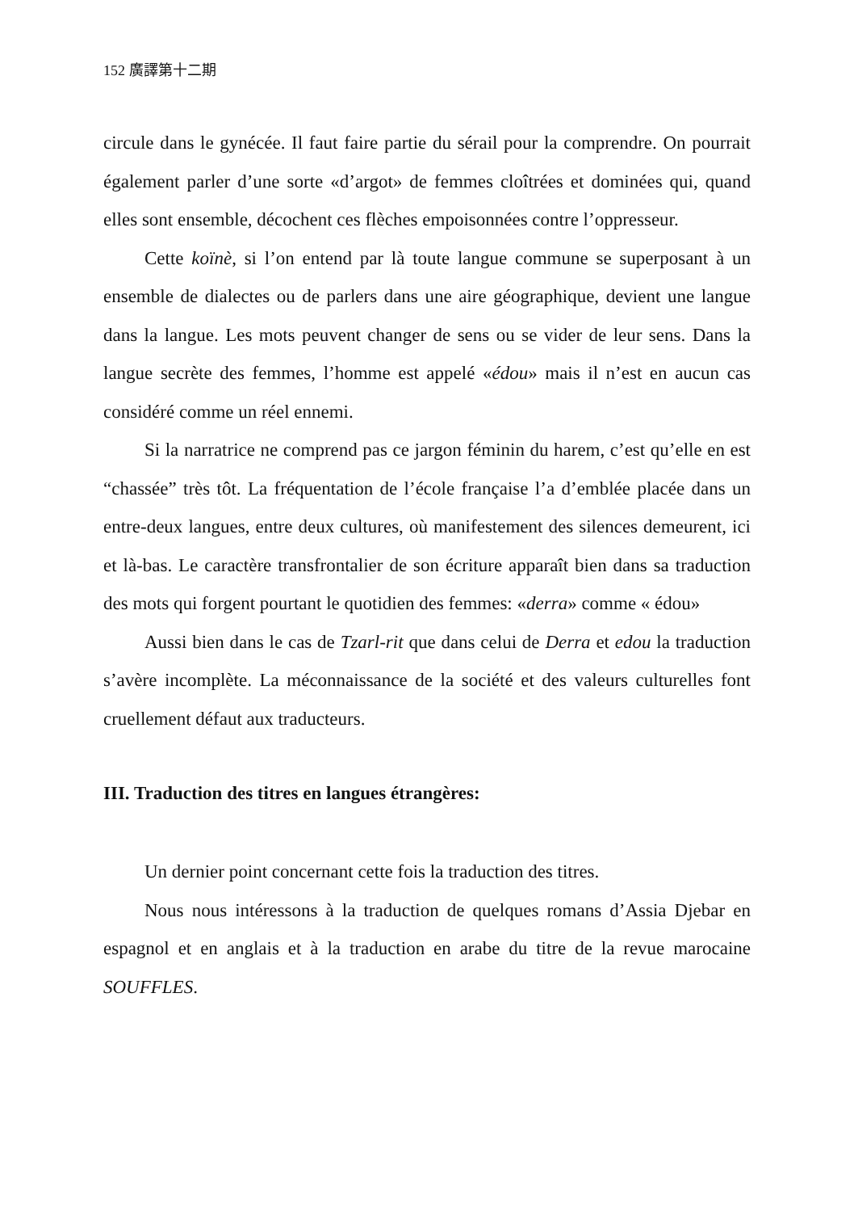152 廣譯第十二期
circule dans le gynécée. Il faut faire partie du sérail pour la comprendre. On pourrait également parler d’une sorte «d’argot» de femmes cloîtrées et dominées qui, quand elles sont ensemble, décochent ces flèches empoisonnées contre l’oppresseur.
Cette koïnè, si l’on entend par là toute langue commune se superposant à un ensemble de dialectes ou de parlers dans une aire géographique, devient une langue dans la langue. Les mots peuvent changer de sens ou se vider de leur sens. Dans la langue secrète des femmes, l’homme est appelé «édou» mais il n’est en aucun cas considéré comme un réel ennemi.
Si la narratrice ne comprend pas ce jargon féminin du harem, c’est qu’elle en est “chassée” très tôt. La fréquentation de l’école française l’a d’emblée placée dans un entre-deux langues, entre deux cultures, où manifestement des silences demeurent, ici et là-bas. Le caractère transfrontalier de son écriture apparaît bien dans sa traduction des mots qui forgent pourtant le quotidien des femmes: «derra» comme « édou»
Aussi bien dans le cas de Tzarl-rit que dans celui de Derra et edou la traduction s’avère incomplète. La méconnaissance de la société et des valeurs culturelles font cruellement défaut aux traducteurs.
III. Traduction des titres en langues étrangères:
Un dernier point concernant cette fois la traduction des titres.
Nous nous intéressons à la traduction de quelques romans d’Assia Djebar en espagnol et en anglais et à la traduction en arabe du titre de la revue marocaine SOUFFLES.